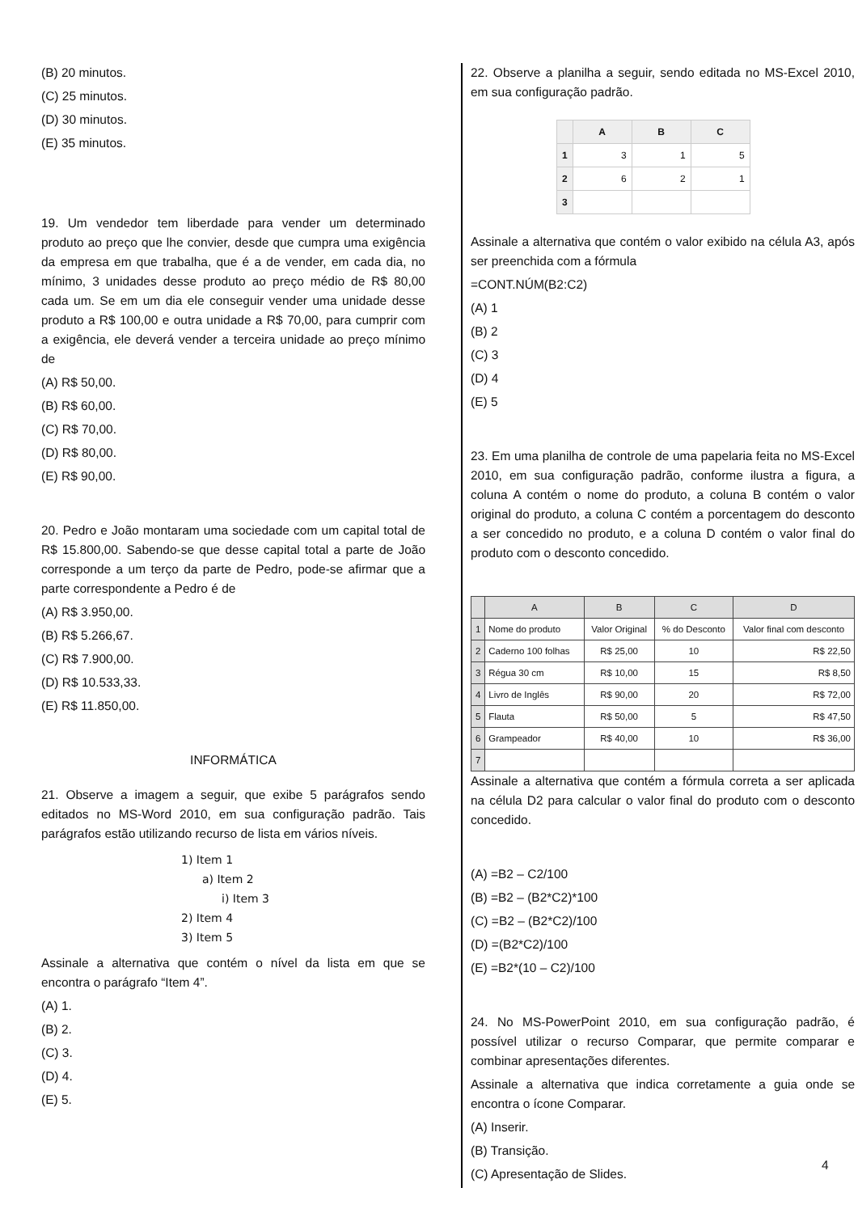(B) 20 minutos.
(C) 25 minutos.
(D) 30 minutos.
(E) 35 minutos.
19. Um vendedor tem liberdade para vender um determinado produto ao preço que lhe convier, desde que cumpra uma exigência da empresa em que trabalha, que é a de vender, em cada dia, no mínimo, 3 unidades desse produto ao preço médio de R$ 80,00 cada um. Se em um dia ele conseguir vender uma unidade desse produto a R$ 100,00 e outra unidade a R$ 70,00, para cumprir com a exigência, ele deverá vender a terceira unidade ao preço mínimo de
(A) R$ 50,00.
(B) R$ 60,00.
(C) R$ 70,00.
(D) R$ 80,00.
(E) R$ 90,00.
20. Pedro e João montaram uma sociedade com um capital total de R$ 15.800,00. Sabendo-se que desse capital total a parte de João corresponde a um terço da parte de Pedro, pode-se afirmar que a parte correspondente a Pedro é de
(A) R$ 3.950,00.
(B) R$ 5.266,67.
(C) R$ 7.900,00.
(D) R$ 10.533,33.
(E) R$ 11.850,00.
INFORMÁTICA
21. Observe a imagem a seguir, que exibe 5 parágrafos sendo editados no MS-Word 2010, em sua configuração padrão. Tais parágrafos estão utilizando recurso de lista em vários níveis.
1) Item 1
a) Item 2
i) Item 3
2) Item 4
3) Item 5
Assinale a alternativa que contém o nível da lista em que se encontra o parágrafo “Item 4”.
(A) 1.
(B) 2.
(C) 3.
(D) 4.
(E) 5.
22. Observe a planilha a seguir, sendo editada no MS-Excel 2010, em sua configuração padrão.
| | A | B | C |
| --- | --- | --- | --- |
| 1 | 3 | 1 | 5 |
| 2 | 6 | 2 | 1 |
| 3 | | | |
Assinale a alternativa que contém o valor exibido na célula A3, após ser preenchida com a fórmula
=CONT.NÚM(B2:C2)
(A) 1
(B) 2
(C) 3
(D) 4
(E) 5
23. Em uma planilha de controle de uma papelaria feita no MS-Excel 2010, em sua configuração padrão, conforme ilustra a figura, a coluna A contém o nome do produto, a coluna B contém o valor original do produto, a coluna C contém a porcentagem do desconto a ser concedido no produto, e a coluna D contém o valor final do produto com o desconto concedido.
| | A | B | C | D |
| --- | --- | --- | --- | --- |
| 1 | Nome do produto | Valor Original | % do Desconto | Valor final com desconto |
| 2 | Caderno 100 folhas | R$ 25,00 | 10 | R$ 22,50 |
| 3 | Régua 30 cm | R$ 10,00 | 15 | R$ 8,50 |
| 4 | Livro de Inglês | R$ 90,00 | 20 | R$ 72,00 |
| 5 | Flauta | R$ 50,00 | 5 | R$ 47,50 |
| 6 | Grampeador | R$ 40,00 | 10 | R$ 36,00 |
| 7 | | | | |
Assinale a alternativa que contém a fórmula correta a ser aplicada na célula D2 para calcular o valor final do produto com o desconto concedido.
(A) =B2 – C2/100
(B) =B2 – (B2*C2)*100
(C) =B2 – (B2*C2)/100
(D) =(B2*C2)/100
(E) =B2*(10 – C2)/100
24. No MS-PowerPoint 2010, em sua configuração padrão, é possível utilizar o recurso Comparar, que permite comparar e combinar apresentações diferentes.
Assinale a alternativa que indica corretamente a guia onde se encontra o ícone Comparar.
(A) Inserir.
(B) Transição.
(C) Apresentação de Slides.
4